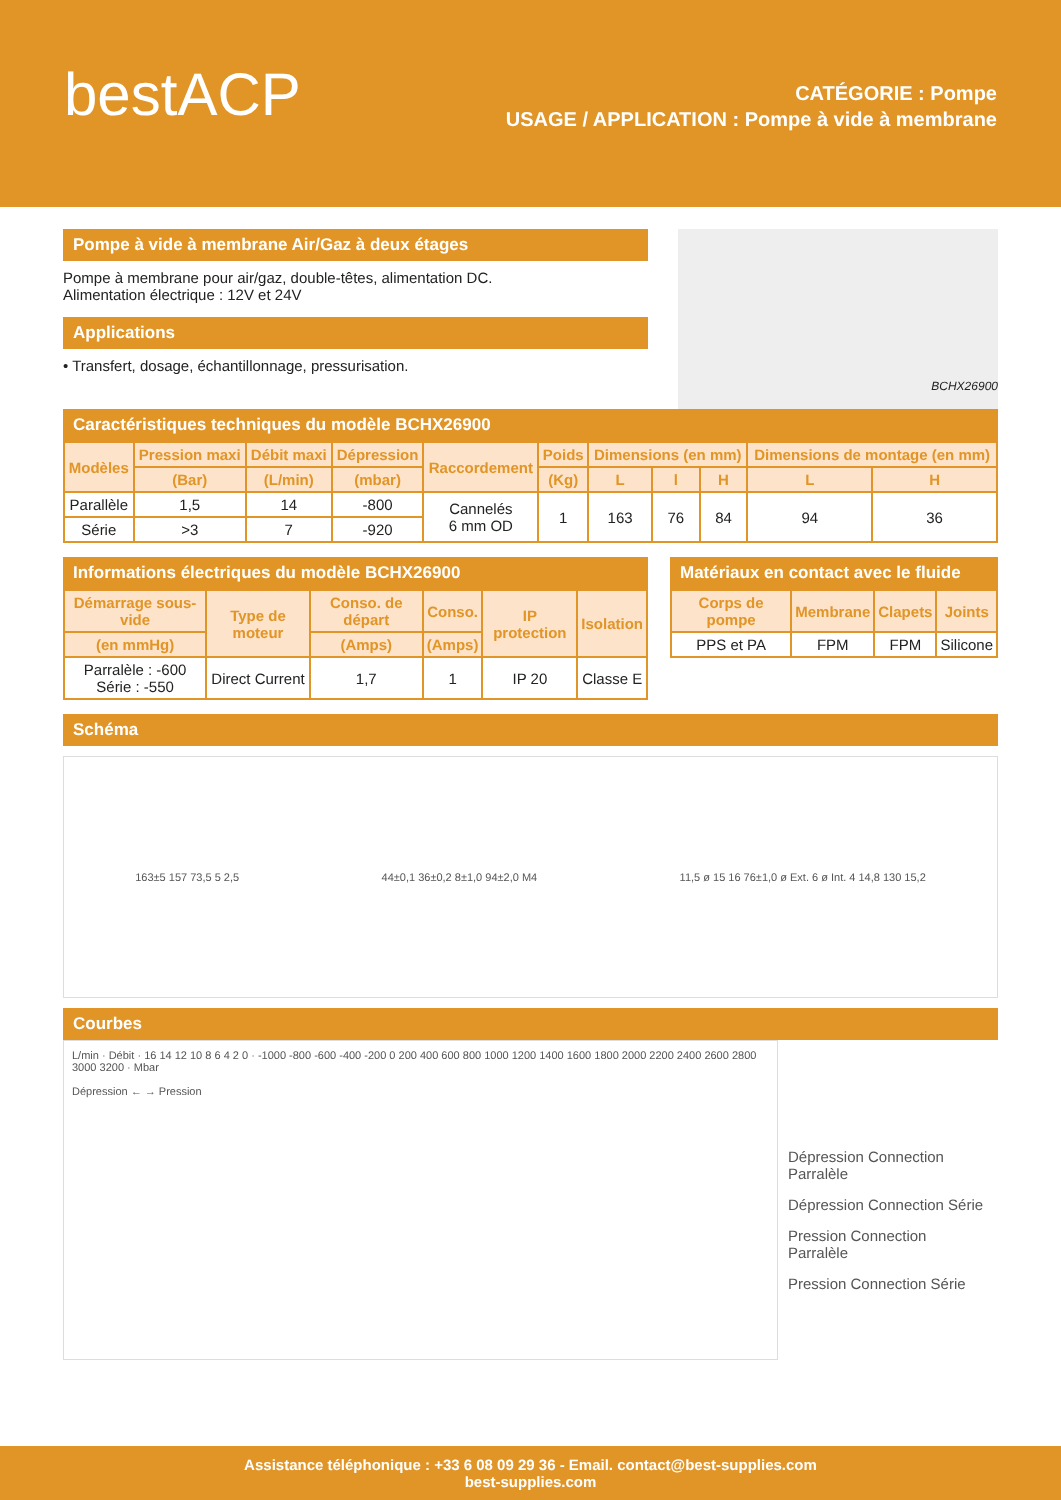bestACP
CATÉGORIE : Pompe
USAGE / APPLICATION : Pompe à vide à membrane
Pompe à vide à membrane Air/Gaz à deux étages
Pompe à membrane pour air/gaz, double-têtes, alimentation DC.
Alimentation électrique : 12V et 24V
Applications
• Transfert, dosage, échantillonnage, pressurisation.
BCHX26900
Caractéristiques techniques du modèle BCHX26900
| Modèles | Pression maxi | Débit maxi | Dépression | Raccordement | Poids | Dimensions (en mm) | | | Dimensions de montage (en mm) | |
| --- | --- | --- | --- | --- | --- | --- | --- | --- | --- | --- |
| | (Bar) | (L/min) | (mbar) | | (Kg) | L | l | H | L | H |
| Parallèle | 1,5 | 14 | -800 | Cannelés 6 mm OD | 1 | 163 | 76 | 84 | 94 | 36 |
| Série | >3 | 7 | -920 | | | | | | | |
Informations électriques du modèle BCHX26900
| Démarrage sous-vide | Type de moteur | Conso. de départ | Conso. | IP protection | Isolation |
| --- | --- | --- | --- | --- | --- |
| (en mmHg) | | (Amps) | (Amps) | | |
| Parralèle : -600 Série : -550 | Direct Current | 1,7 | 1 | IP 20 | Classe E |
Matériaux en contact avec le fluide
| Corps de pompe | Membrane | Clapets | Joints |
| --- | --- | --- | --- |
| PPS et PA | FPM | FPM | Silicone |
Schéma
163±5 157 73,5 5 2,5 44±0,1 36±0,2 8±1,0 94±2,0 M4 11,5 ø 15 16 76±1,0 ø Ext. 6 ø Int. 4 14,8 130 15,2
Courbes
L/min · Débit · 16 14 12 10 8 6 4 2 0 · -1000 -800 -600 -400 -200 0 200 400 600 800 1000 1200 1400 1600 1800 2000 2200 2400 2600 2800 3000 3200 · Mbar
Dépression ← → Pression
Dépression Connection Parralèle
Dépression Connection Série
Pression Connection Parralèle
Pression Connection Série
Assistance téléphonique : +33 6 08 09 29 36 - Email. contact@best-supplies.com
best-supplies.com